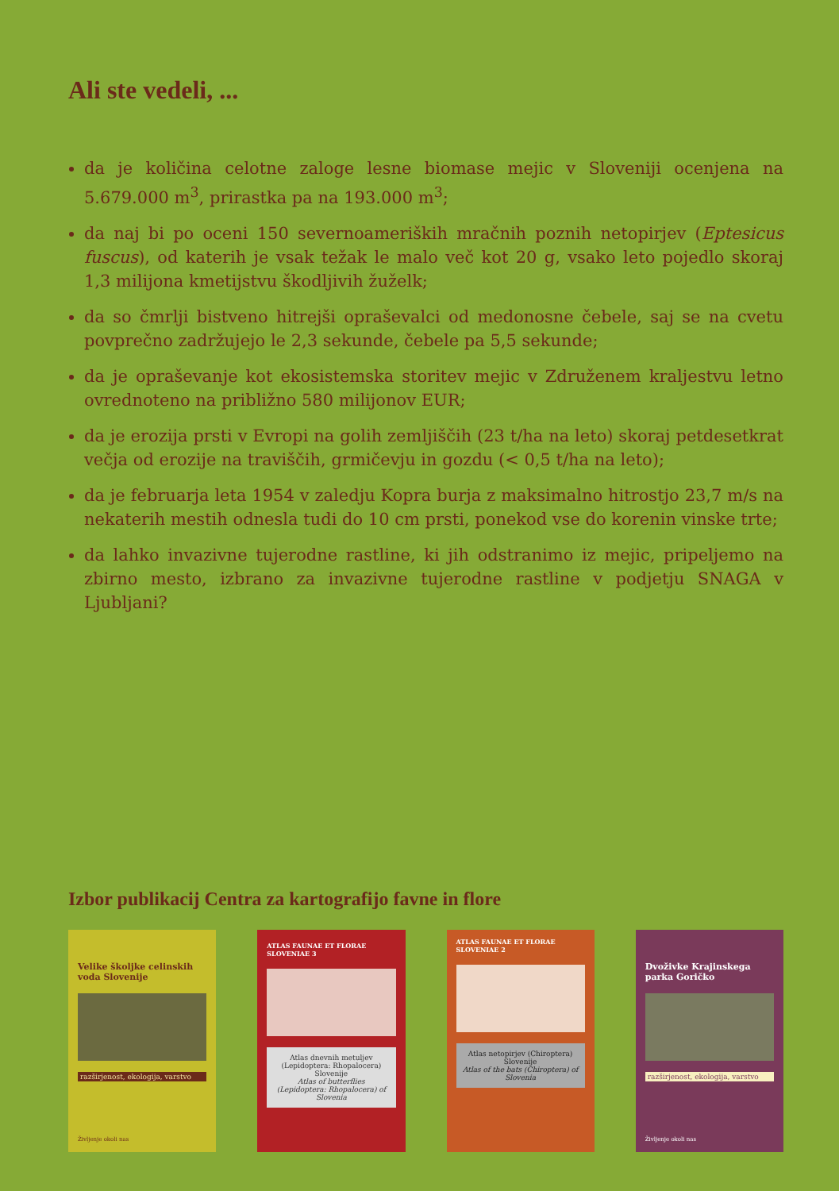Ali ste vedeli, ...
da je količina celotne zaloge lesne biomase mejic v Sloveniji ocenjena na 5.679.000 m<sup>3</sup>, prirastka pa na 193.000 m<sup>3</sup>;
da naj bi po oceni 150 severnoameriških mračnih poznih netopirjev (Eptesicus fuscus), od katerih je vsak težak le malo več kot 20 g, vsako leto pojedlo skoraj 1,3 milijona kmetijstvu škodljivih žuželk;
da so čmrlji bistveno hitrejši opraševalci od medonosne čebele, saj se na cvetu povprečno zadržujejo le 2,3 sekunde, čebele pa 5,5 sekunde;
da je opraševanje kot ekosistemska storitev mejic v Združenem kraljestvu letno ovrednoteno na približno 580 milijonov EUR;
da je erozija prsti v Evropi na golih zemljiščih (23 t/ha na leto) skoraj petdesetkrat večja od erozije na traviščih, grmičevju in gozdu (< 0,5 t/ha na leto);
da je februarja leta 1954 v zaledju Kopra burja z maksimalno hitrostjo 23,7 m/s na nekaterih mestih odnesla tudi do 10 cm prsti, ponekod vse do korenin vinske trte;
da lahko invazivne tujerodne rastline, ki jih odstranimo iz mejic, pripeljemo na zbirno mesto, izbrano za invazivne tujerodne rastline v podjetju SNAGA v Ljubljani?
Izbor publikacij Centra za kartografijo favne in flore
Velike školjke celinskih voda Slovenije
razširjenost, ekologija, varstvo
Življenje okoli nas
ATLAS FAUNAE ET FLORAE SLOVENIAE 3
Atlas dnevnih metuljev (Lepidoptera: Rhopalocera) Slovenije
Atlas of butterflies (Lepidoptera: Rhopalocera) of Slovenia
ATLAS FAUNAE ET FLORAE SLOVENIAE 2
Atlas netopirjev (Chiroptera) Slovenije
Atlas of the bats (Chiroptera) of Slovenia
Dvoživke Krajinskega parka Goričko
razširjenost, ekologija, varstvo
Življenje okoli nas